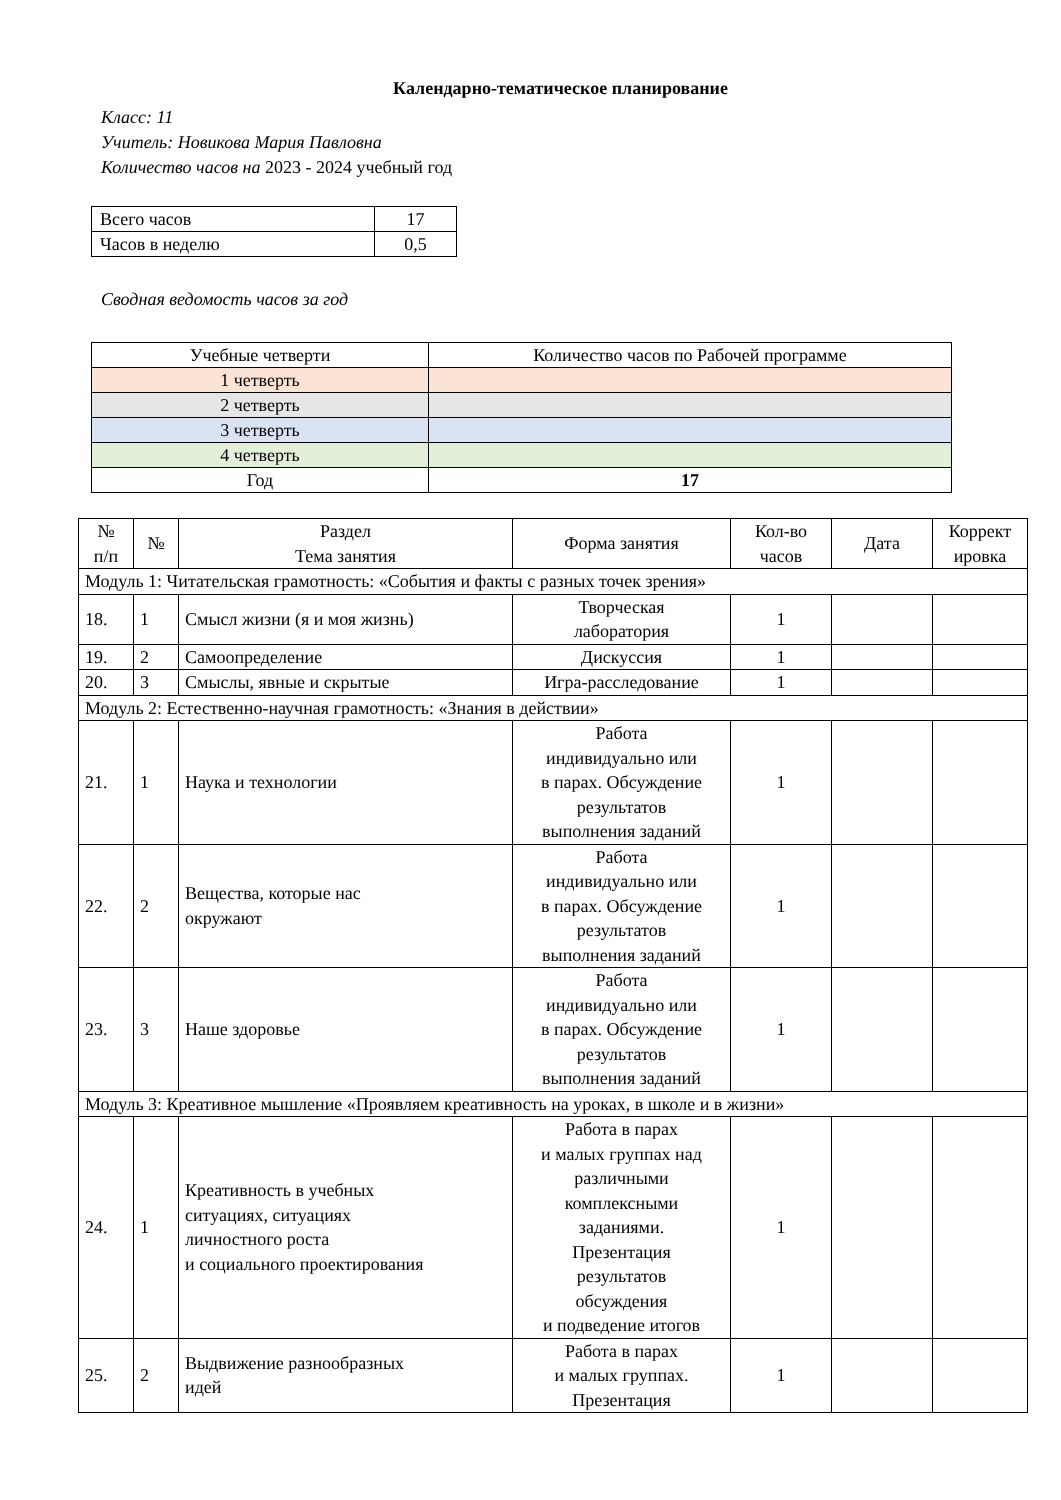Календарно-тематическое планирование
Класс: 11
Учитель: Новикова Мария Павловна
Количество часов на 2023 - 2024 учебный год
| Всего часов | 17 |
| Часов в неделю | 0,5 |
Сводная ведомость часов за год
| Учебные четверти | Количество часов по Рабочей программе |
| 1 четверть | |
| 2 четверть | |
| 3 четверть | |
| 4 четверть | |
| Год | 17 |
| № п/п | № | Раздел Тема занятия | Форма занятия | Кол-во часов | Дата | Коррект ировка |
| --- | --- | --- | --- | --- | --- | --- |
| Модуль 1: Читательская грамотность: «События и факты с разных точек зрения» | | | | | | |
| 18. | 1 | Смысл жизни (я и моя жизнь) | Творческая лаборатория | 1 | | |
| 19. | 2 | Самоопределение | Дискуссия | 1 | | |
| 20. | 3 | Смыслы, явные и скрытые | Игра-расследование | 1 | | |
| Модуль 2: Естественно-научная грамотность: «Знания в действии» | | | | | | |
| 21. | 1 | Наука и технологии | Работа индивидуально или в парах. Обсуждение результатов выполнения заданий | 1 | | |
| 22. | 2 | Вещества, которые нас окружают | Работа индивидуально или в парах. Обсуждение результатов выполнения заданий | 1 | | |
| 23. | 3 | Наше здоровье | Работа индивидуально или в парах. Обсуждение результатов выполнения заданий | 1 | | |
| Модуль 3: Креативное мышление «Проявляем креативность на уроках, в школе и в жизни» | | | | | | |
| 24. | 1 | Креативность в учебных ситуациях, ситуациях личностного роста и социального проектирования | Работа в парах и малых группах над различными комплексными заданиями. Презентация результатов обсуждения и подведение итогов | 1 | | |
| 25. | 2 | Выдвижение разнообразных идей | Работа в парах и малых группах. Презентация | 1 | | |